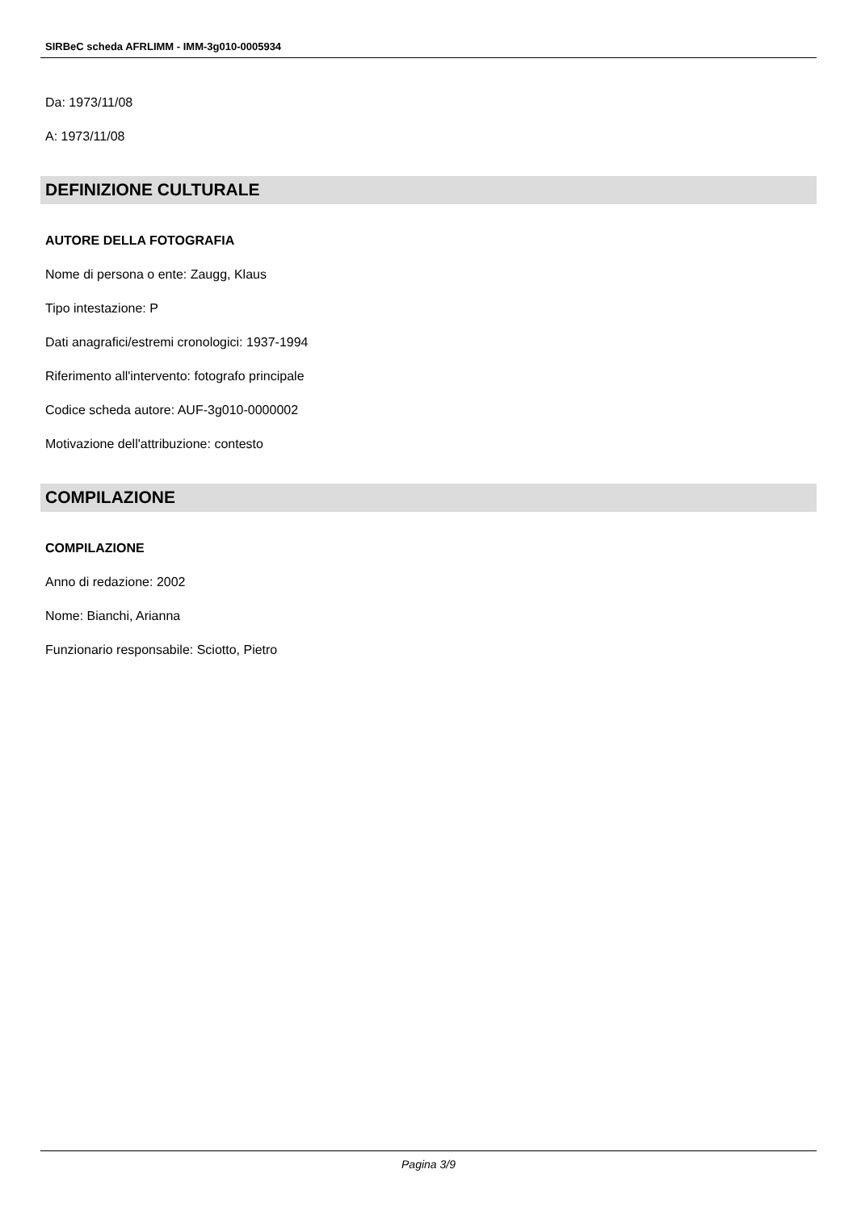SIRBeC scheda AFRLIMM - IMM-3g010-0005934
Da: 1973/11/08
A: 1973/11/08
DEFINIZIONE CULTURALE
AUTORE DELLA FOTOGRAFIA
Nome di persona o ente: Zaugg, Klaus
Tipo intestazione: P
Dati anagrafici/estremi cronologici: 1937-1994
Riferimento all'intervento: fotografo principale
Codice scheda autore: AUF-3g010-0000002
Motivazione dell'attribuzione: contesto
COMPILAZIONE
COMPILAZIONE
Anno di redazione: 2002
Nome: Bianchi, Arianna
Funzionario responsabile: Sciotto, Pietro
Pagina 3/9